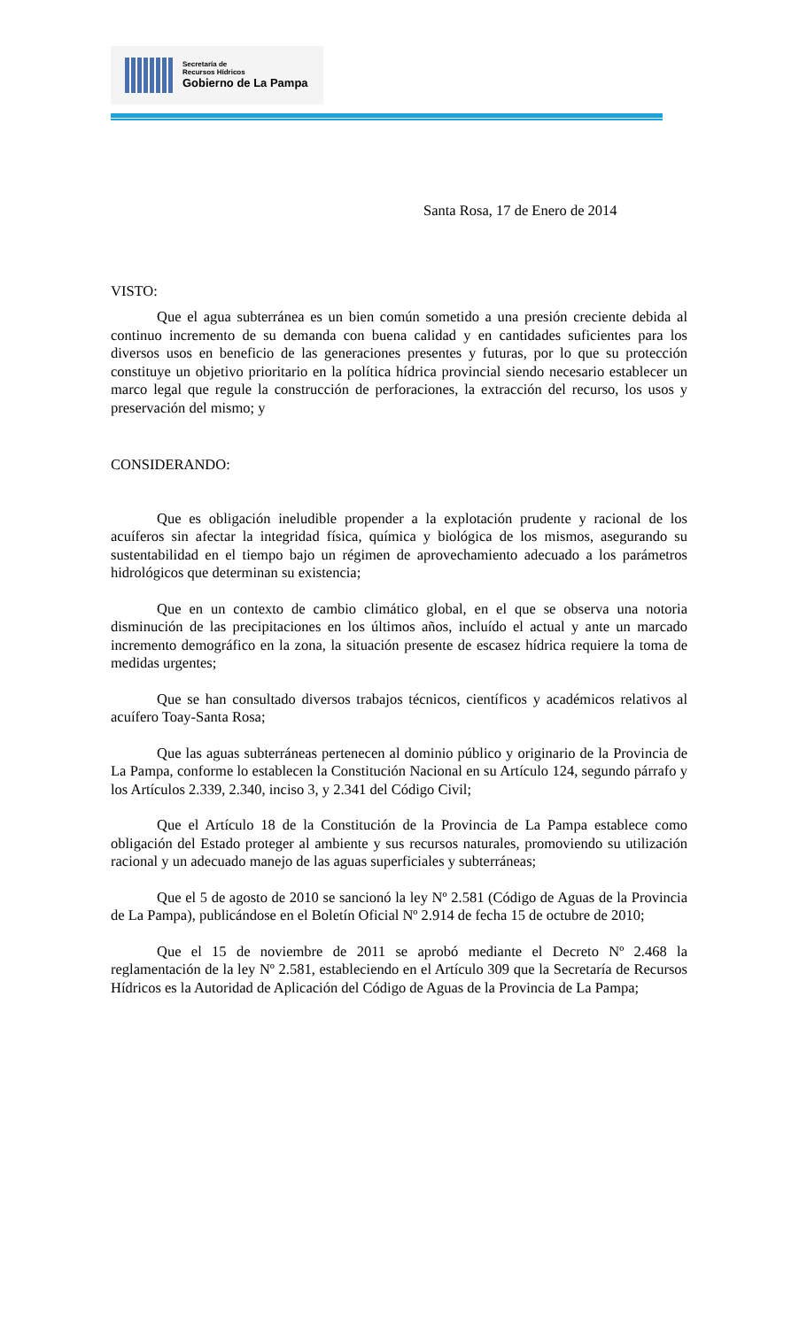Secretaría de
Recursos Hídricos
Gobierno de La Pampa
Santa Rosa, 17 de Enero de 2014
VISTO:
Que el agua subterránea es un bien común sometido a una presión creciente debida al continuo incremento de su demanda con buena calidad y en cantidades suficientes para los diversos usos en beneficio de las generaciones presentes y futuras, por lo que su protección constituye un objetivo prioritario en la política hídrica provincial siendo necesario establecer un marco legal que regule la construcción de perforaciones, la extracción del recurso, los usos y preservación del mismo; y
CONSIDERANDO:
Que es obligación ineludible propender a la explotación prudente y racional de los acuíferos sin afectar la integridad física, química y biológica de los mismos, asegurando su sustentabilidad en el tiempo bajo un régimen de aprovechamiento adecuado a los parámetros hidrológicos que determinan su existencia;
Que en un contexto de cambio climático global, en el que se observa una notoria disminución de las precipitaciones en los últimos años, incluído el actual y ante un marcado incremento demográfico en la zona, la situación presente de escasez hídrica requiere la toma de medidas urgentes;
Que se han consultado diversos trabajos técnicos, científicos y académicos relativos al acuífero Toay-Santa Rosa;
Que las aguas subterráneas pertenecen al dominio público y originario de la Provincia de La Pampa, conforme lo establecen la Constitución Nacional en su Artículo 124, segundo párrafo y los Artículos 2.339, 2.340, inciso 3, y 2.341 del Código Civil;
Que el Artículo 18 de la Constitución de la Provincia de La Pampa establece como obligación del Estado proteger al ambiente y sus recursos naturales, promoviendo su utilización racional y un adecuado manejo de las aguas superficiales y subterráneas;
Que el 5 de agosto de 2010 se sancionó la ley Nº 2.581 (Código de Aguas de la Provincia de La Pampa), publicándose en el Boletín Oficial Nº 2.914 de fecha 15 de octubre de 2010;
Que el 15 de noviembre de 2011 se aprobó mediante el Decreto Nº 2.468 la reglamentación de la ley Nº 2.581, estableciendo en el Artículo 309 que la Secretaría de Recursos Hídricos es la Autoridad de Aplicación del Código de Aguas de la Provincia de La Pampa;